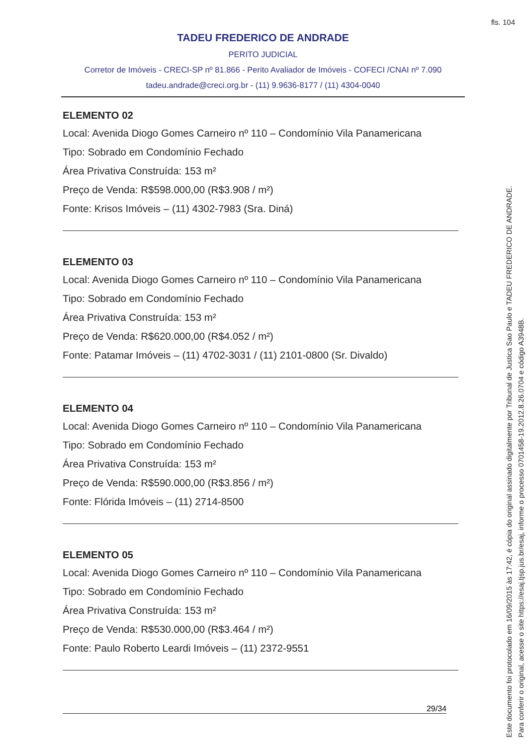fls. 104
TADEU FREDERICO DE ANDRADE
PERITO JUDICIAL
Corretor de Imóveis - CRECI-SP nº 81.866 - Perito Avaliador de Imóveis - COFECI /CNAI nº 7.090
tadeu.andrade@creci.org.br - (11) 9.9636-8177 / (11) 4304-0040
ELEMENTO 02
Local: Avenida Diogo Gomes Carneiro nº 110 – Condomínio Vila Panamericana
Tipo: Sobrado em Condomínio Fechado
Área Privativa Construída: 153 m²
Preço de Venda: R$598.000,00 (R$3.908 / m²)
Fonte: Krisos Imóveis – (11) 4302-7983 (Sra. Diná)
ELEMENTO 03
Local: Avenida Diogo Gomes Carneiro nº 110 – Condomínio Vila Panamericana
Tipo: Sobrado em Condomínio Fechado
Área Privativa Construída: 153 m²
Preço de Venda: R$620.000,00 (R$4.052 / m²)
Fonte: Patamar Imóveis – (11) 4702-3031 / (11) 2101-0800 (Sr. Divaldo)
ELEMENTO 04
Local: Avenida Diogo Gomes Carneiro nº 110 – Condomínio Vila Panamericana
Tipo: Sobrado em Condomínio Fechado
Área Privativa Construída: 153 m²
Preço de Venda: R$590.000,00 (R$3.856 / m²)
Fonte: Flórida Imóveis – (11) 2714-8500
ELEMENTO 05
Local: Avenida Diogo Gomes Carneiro nº 110 – Condomínio Vila Panamericana
Tipo: Sobrado em Condomínio Fechado
Área Privativa Construída: 153 m²
Preço de Venda: R$530.000,00 (R$3.464 / m²)
Fonte: Paulo Roberto Leardi Imóveis – (11) 2372-9551
29/34
Este documento foi protocolado em 16/09/2015 às 17:42, é cópia do original assinado digitalmente por Tribunal de Justica Sao Paulo e TADEU FREDERICO DE ANDRADE.
Para conferir o original, acesse o site https://esaj.tjsp.jus.br/esaj, informe o processo 0701458-19.2012.8.26.0704 e código A3948B.